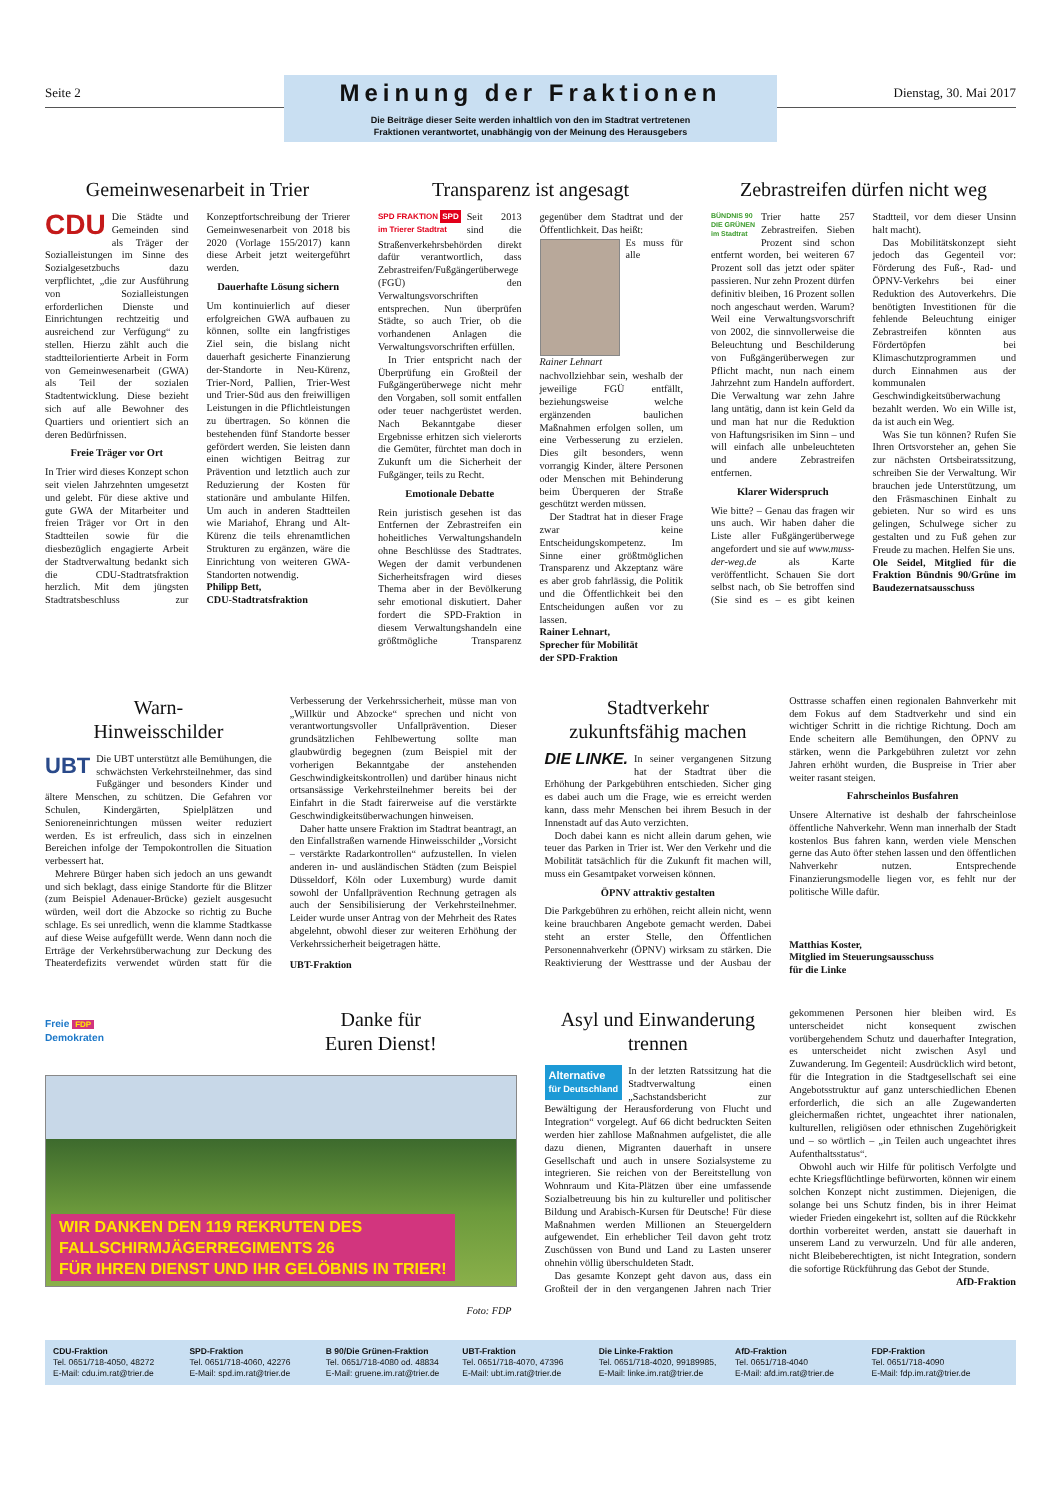Seite 2
Meinung der Fraktionen
Die Beiträge dieser Seite werden inhaltlich von den im Stadtrat vertretenen
Fraktionen verantwortet, unabhängig von der Meinung des Herausgebers
Dienstag, 30. Mai 2017
Gemeinwesenarbeit in Trier
CDU Die Städte und Gemeinden sind als Träger der Sozialleistungen im Sinne des Sozialgesetzbuchs dazu verpflichtet, „die zur Ausführung von Sozialleistungen erforderlichen Dienste und Einrichtungen rechtzeitig und ausreichend zur Verfügung“ zu stellen. Hierzu zählt auch die stadtteilorientierte Arbeit in Form von Gemeinwesenarbeit (GWA) als Teil der sozialen Stadtentwicklung. Diese bezieht sich auf alle Bewohner des Quartiers und orientiert sich an deren Bedürfnissen.
Freie Träger vor Ort
In Trier wird dieses Konzept schon seit vielen Jahrzehnten umgesetzt und gelebt. Für diese aktive und gute GWA der Mitarbeiter und freien Träger vor Ort in den Stadtteilen sowie für die diesbezüglich engagierte Arbeit der Stadtverwaltung bedankt sich die CDU-Stadtratsfraktion herzlich. Mit dem jüngsten Stadtratsbeschluss zur Konzeptfortschreibung der Trierer Gemeinwesenarbeit von 2018 bis 2020 (Vorlage 155/2017) kann diese Arbeit jetzt weitergeführt werden.
Dauerhafte Lösung sichern
Um kontinuierlich auf dieser erfolgreichen GWA aufbauen zu können, sollte ein langfristiges Ziel sein, die bislang nicht dauerhaft gesicherte Finanzierung der-Standorte in Neu-Kürenz, Trier-Nord, Pallien, Trier-West und Trier-Süd aus den freiwilligen Leistungen in die Pflichtleistungen zu übertragen. So können die bestehenden fünf Standorte besser gefördert werden. Sie leisten dann einen wichtigen Beitrag zur Prävention und letztlich auch zur Reduzierung der Kosten für stationäre und ambulante Hilfen. Um auch in anderen Stadtteilen wie Mariahof, Ehrang und Alt-Kürenz die teils ehrenamtlichen Strukturen zu ergänzen, wäre die Einrichtung von weiteren GWA-Standorten notwendig.
Philipp Bett,
CDU-Stadtratsfraktion
Transparenz ist angesagt
SPD FRAKTION SPD
im Trierer Stadtrat Seit 2013 sind die Straßenverkehrsbehörden direkt dafür verantwortlich, dass Zebrastreifen/Fußgängerüberwege (FGÜ) den Verwaltungsvorschriften entsprechen. Nun überprüfen Städte, so auch Trier, ob die vorhandenen Anlagen die Verwaltungsvorschriften erfüllen.
In Trier entspricht nach der Überprüfung ein Großteil der Fußgängerüberwege nicht mehr den Vorgaben, soll somit entfallen oder teuer nachgerüstet werden. Nach Bekanntgabe dieser Ergebnisse erhitzen sich vielerorts die Gemüter, fürchtet man doch in Zukunft um die Sicherheit der Fußgänger, teils zu Recht.
Emotionale Debatte
Rein juristisch gesehen ist das Entfernen der Zebrastreifen ein hoheitliches Verwaltungshandeln ohne Beschlüsse des Stadtrates. Wegen der damit verbundenen Sicherheitsfragen wird dieses Thema aber in der Bevölkerung sehr emotional diskutiert. Daher fordert die SPD-Fraktion in diesem Verwaltungshandeln eine größtmögliche Transparenz gegenüber dem Stadtrat und der Öffentlichkeit. Das heißt:
Rainer Lehnart
Es muss für alle nachvollziehbar sein, weshalb der jeweilige FGÜ entfällt, beziehungsweise welche ergänzenden baulichen Maßnahmen erfolgen sollen, um eine Verbesserung zu erzielen. Dies gilt besonders, wenn vorrangig Kinder, ältere Personen oder Menschen mit Behinderung beim Überqueren der Straße geschützt werden müssen.
Der Stadtrat hat in dieser Frage zwar keine Entscheidungskompetenz. Im Sinne einer größtmöglichen Transparenz und Akzeptanz wäre es aber grob fahrlässig, die Politik und die Öffentlichkeit bei den Entscheidungen außen vor zu lassen.
Rainer Lehnart,
Sprecher für Mobilität
der SPD-Fraktion
Zebrastreifen dürfen nicht weg
BÜNDNIS 90
DIE GRÜNEN
im Stadtrat Trier hatte 257 Zebrastreifen. Sieben Prozent sind schon entfernt worden, bei weiteren 67 Prozent soll das jetzt oder später passieren. Nur zehn Prozent dürfen definitiv bleiben, 16 Prozent sollen noch angeschaut werden. Warum? Weil eine Verwaltungsvorschrift von 2002, die sinnvollerweise die Beleuchtung und Beschilderung von Fußgängerüberwegen zur Pflicht macht, nun nach einem Jahrzehnt zum Handeln auffordert. Die Verwaltung war zehn Jahre lang untätig, dann ist kein Geld da und man hat nur die Reduktion von Haftungsrisiken im Sinn – und will einfach alle unbeleuchteten und andere Zebrastreifen entfernen.
Klarer Widerspruch
Wie bitte? – Genau das fragen wir uns auch. Wir haben daher die Liste aller Fußgängerüberwege angefordert und sie auf www.muss-der-weg.de als Karte veröffentlicht. Schauen Sie dort selbst nach, ob Sie betroffen sind (Sie sind es – es gibt keinen Stadtteil, vor dem dieser Unsinn halt macht).
Das Mobilitätskonzept sieht jedoch das Gegenteil vor: Förderung des Fuß-, Rad- und ÖPNV-Verkehrs bei einer Reduktion des Autoverkehrs. Die benötigten Investitionen für die fehlende Beleuchtung einiger Zebrastreifen könnten aus Fördertöpfen bei Klimaschutzprogrammen und durch Einnahmen aus der kommunalen Geschwindigkeitsüberwachung bezahlt werden. Wo ein Wille ist, da ist auch ein Weg.
Was Sie tun können? Rufen Sie Ihren Ortsvorsteher an, gehen Sie zur nächsten Ortsbeiratssitzung, schreiben Sie der Verwaltung. Wir brauchen jede Unterstützung, um den Fräsmaschinen Einhalt zu gebieten. Nur so wird es uns gelingen, Schulwege sicher zu gestalten und zu Fuß gehen zur Freude zu machen. Helfen Sie uns.
Ole Seidel, Mitglied für die Fraktion Bündnis 90/Grüne im Baudezernatsausschuss
Warn-
Hinweisschilder
UBT Die UBT unterstützt alle Bemühungen, die schwächsten Verkehrsteilnehmer, das sind Fußgänger und besonders Kinder und ältere Menschen, zu schützen. Die Gefahren vor Schulen, Kindergärten, Spielplätzen und Senioreneinrichtungen müssen weiter reduziert werden. Es ist erfreulich, dass sich in einzelnen Bereichen infolge der Tempokontrollen die Situation verbessert hat.
Mehrere Bürger haben sich jedoch an uns gewandt und sich beklagt, dass einige Standorte für die Blitzer (zum Beispiel Adenauer-Brücke) gezielt ausgesucht würden, weil dort die Abzocke so richtig zu Buche schlage. Es sei unredlich, wenn die klamme Stadtkasse auf diese Weise aufgefüllt werde. Wenn dann noch die Erträge der Verkehrsüberwachung zur Deckung des Theaterdefizits verwendet würden statt für die Verbesserung der Verkehrssicherheit, müsse man von „Willkür und Abzocke“ sprechen und nicht von verantwortungsvoller Unfallprävention. Dieser grundsätzlichen Fehlbewertung sollte man glaubwürdig begegnen (zum Beispiel mit der vorherigen Bekanntgabe der anstehenden Geschwindigkeitskontrollen) und darüber hinaus nicht ortsansässige Verkehrsteilnehmer bereits bei der Einfahrt in die Stadt fairerweise auf die verstärkte Geschwindigkeitsüberwachungen hinweisen.
Daher hatte unsere Fraktion im Stadtrat beantragt, an den Einfallstraßen warnende Hinweisschilder „Vorsicht – verstärkte Radarkontrollen“ aufzustellen. In vielen anderen in- und ausländischen Städten (zum Beispiel Düsseldorf, Köln oder Luxemburg) wurde damit sowohl der Unfallprävention Rechnung getragen als auch der Sensibilisierung der Verkehrsteilnehmer. Leider wurde unser Antrag von der Mehrheit des Rates abgelehnt, obwohl dieser zur weiteren Erhöhung der Verkehrssicherheit beigetragen hätte.
UBT-Fraktion
Stadtverkehr
zukunftsfähig machen
DIE LINKE. In seiner vergangenen Sitzung hat der Stadtrat über die Erhöhung der Parkgebühren entschieden. Sicher ging es dabei auch um die Frage, wie es erreicht werden kann, dass mehr Menschen bei ihrem Besuch in der Innenstadt auf das Auto verzichten.
Doch dabei kann es nicht allein darum gehen, wie teuer das Parken in Trier ist. Wer den Verkehr und die Mobilität tatsächlich für die Zukunft fit machen will, muss ein Gesamtpaket vorweisen können.
ÖPNV attraktiv gestalten
Die Parkgebühren zu erhöhen, reicht allein nicht, wenn keine brauchbaren Angebote gemacht werden. Dabei steht an erster Stelle, den Öffentlichen Personennahverkehr (ÖPNV) wirksam zu stärken. Die Reaktivierung der Westtrasse und der Ausbau der Osttrasse schaffen einen regionalen Bahnverkehr mit dem Fokus auf dem Stadtverkehr und sind ein wichtiger Schritt in die richtige Richtung. Doch am Ende scheitern alle Bemühungen, den ÖPNV zu stärken, wenn die Parkgebühren zuletzt vor zehn Jahren erhöht wurden, die Buspreise in Trier aber weiter rasant steigen.
Fahrscheinlos Busfahren
Unsere Alternative ist deshalb der fahrscheinlose öffentliche Nahverkehr. Wenn man innerhalb der Stadt kostenlos Bus fahren kann, werden viele Menschen gerne das Auto öfter stehen lassen und den öffentlichen Nahverkehr nutzen. Entsprechende Finanzierungsmodelle liegen vor, es fehlt nur der politische Wille dafür.
Matthias Koster,
Mitglied im Steuerungsausschuss
für die Linke
Freie FDP
Demokraten
Danke für
Euren Dienst!
WIR DANKEN DEN 119 REKRUTEN DES
FALLSCHIRMJÄGERREGIMENTS 26
FÜR IHREN DIENST UND IHR GELÖBNIS IN TRIER!
Foto: FDP
Asyl und Einwanderung
trennen
Alternative
für Deutschland In der letzten Ratssitzung hat die Stadtverwaltung einen „Sachstandsbericht zur Bewältigung der Herausforderung von Flucht und Integration“ vorgelegt. Auf 66 dicht bedruckten Seiten werden hier zahllose Maßnahmen aufgelistet, die alle dazu dienen, Migranten dauerhaft in unsere Gesellschaft und auch in unsere Sozialsysteme zu integrieren. Sie reichen von der Bereitstellung von Wohnraum und Kita-Plätzen über eine umfassende Sozialbetreuung bis hin zu kultureller und politischer Bildung und Arabisch-Kursen für Deutsche! Für diese Maßnahmen werden Millionen an Steuergeldern aufgewendet. Ein erheblicher Teil davon geht trotz Zuschüssen von Bund und Land zu Lasten unserer ohnehin völlig überschuldeten Stadt.
Das gesamte Konzept geht davon aus, dass ein Großteil der in den vergangenen Jahren nach Trier gekommenen Personen hier bleiben wird. Es unterscheidet nicht konsequent zwischen vorübergehendem Schutz und dauerhafter Integration, es unterscheidet nicht zwischen Asyl und Zuwanderung. Im Gegenteil: Ausdrücklich wird betont, für die Integration in die Stadtgesellschaft sei eine Angebotsstruktur auf ganz unterschiedlichen Ebenen erforderlich, die sich an alle Zugewanderten gleichermaßen richtet, ungeachtet ihrer nationalen, kulturellen, religiösen oder ethnischen Zugehörigkeit und – so wörtlich – „in Teilen auch ungeachtet ihres Aufenthaltsstatus“.
Obwohl auch wir Hilfe für politisch Verfolgte und echte Kriegsflüchtlinge befürworten, können wir einem solchen Konzept nicht zustimmen. Diejenigen, die solange bei uns Schutz finden, bis in ihrer Heimat wieder Frieden eingekehrt ist, sollten auf die Rückkehr dorthin vorbereitet werden, anstatt sie dauerhaft in unserem Land zu verwurzeln. Und für alle anderen, nicht Bleibeberechtigten, ist nicht Integration, sondern die sofortige Rückführung das Gebot der Stunde. AfD-Fraktion
CDU-Fraktion
Tel. 0651/718-4050, 48272
E-Mail: cdu.im.rat@trier.de
SPD-Fraktion
Tel. 0651/718-4060, 42276
E-Mail: spd.im.rat@trier.de
B 90/Die Grünen-Fraktion
Tel. 0651/718-4080 od. 48834
E-Mail: gruene.im.rat@trier.de
UBT-Fraktion
Tel. 0651/718-4070, 47396
E-Mail: ubt.im.rat@trier.de
Die Linke-Fraktion
Tel. 0651/718-4020, 99189985,
E-Mail: linke.im.rat@trier.de
AfD-Fraktion
Tel. 0651/718-4040
E-Mail: afd.im.rat@trier.de
FDP-Fraktion
Tel. 0651/718-4090
E-Mail: fdp.im.rat@trier.de